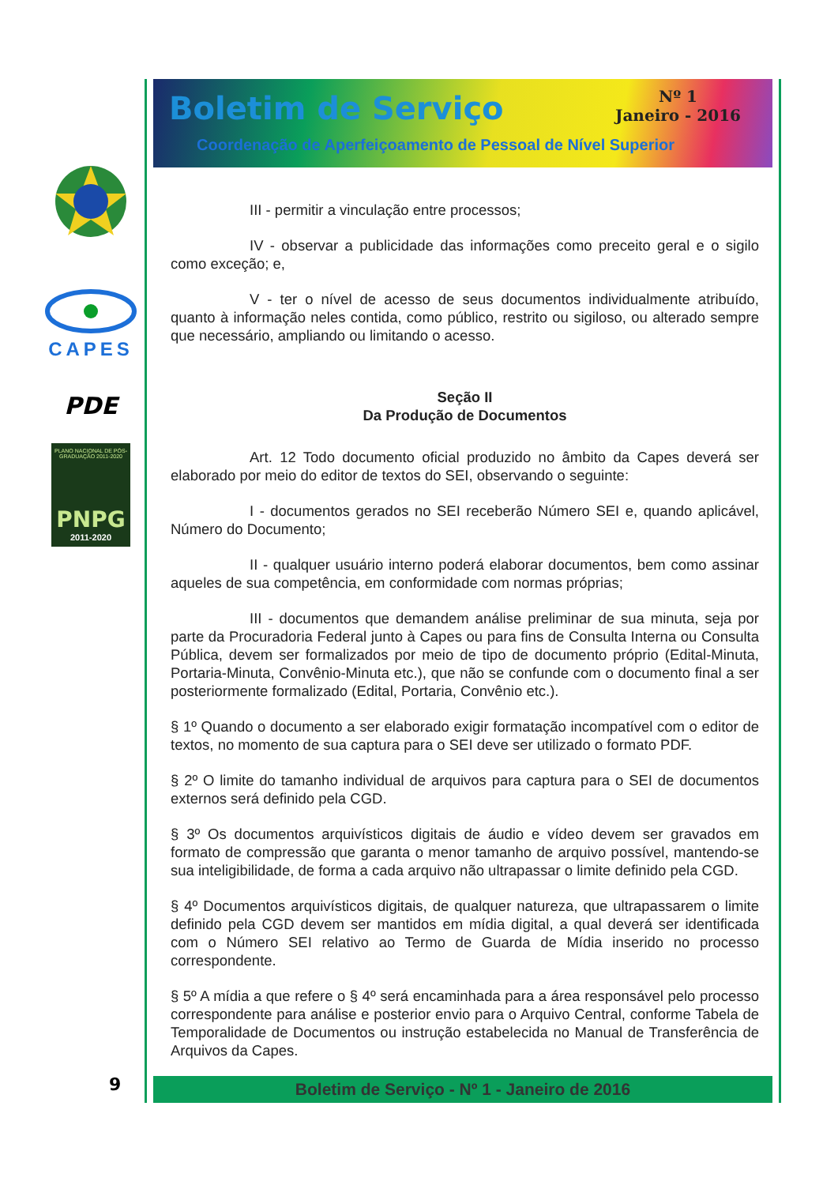CAPES
PDE
PLANO NACIONAL DE PÓS-GRADUAÇÃO 2011-2020
PNPG
2011-2020
Boletim de Serviço
Nº 1
Janeiro - 2016
Coordenação de Aperfeiçoamento de Pessoal de Nível Superior
III - permitir a vinculação entre processos;
IV - observar a publicidade das informações como preceito geral e o sigilo como exceção; e,
V - ter o nível de acesso de seus documentos individualmente atribuído, quanto à informação neles contida, como público, restrito ou sigiloso, ou alterado sempre que necessário, ampliando ou limitando o acesso.
Seção II
Da Produção de Documentos
Art. 12 Todo documento oficial produzido no âmbito da Capes deverá ser elaborado por meio do editor de textos do SEI, observando o seguinte:
I - documentos gerados no SEI receberão Número SEI e, quando aplicável, Número do Documento;
II - qualquer usuário interno poderá elaborar documentos, bem como assinar aqueles de sua competência, em conformidade com normas próprias;
III - documentos que demandem análise preliminar de sua minuta, seja por parte da Procuradoria Federal junto à Capes ou para fins de Consulta Interna ou Consulta Pública, devem ser formalizados por meio de tipo de documento próprio (Edital-Minuta, Portaria-Minuta, Convênio-Minuta etc.), que não se confunde com o documento final a ser posteriormente formalizado (Edital, Portaria, Convênio etc.).
§ 1º Quando o documento a ser elaborado exigir formatação incompatível com o editor de textos, no momento de sua captura para o SEI deve ser utilizado o formato PDF.
§ 2º O limite do tamanho individual de arquivos para captura para o SEI de documentos externos será definido pela CGD.
§ 3º Os documentos arquivísticos digitais de áudio e vídeo devem ser gravados em formato de compressão que garanta o menor tamanho de arquivo possível, mantendo-se sua inteligibilidade, de forma a cada arquivo não ultrapassar o limite definido pela CGD.
§ 4º Documentos arquivísticos digitais, de qualquer natureza, que ultrapassarem o limite definido pela CGD devem ser mantidos em mídia digital, a qual deverá ser identificada com o Número SEI relativo ao Termo de Guarda de Mídia inserido no processo correspondente.
§ 5º A mídia a que refere o § 4º será encaminhada para a área responsável pelo processo correspondente para análise e posterior envio para o Arquivo Central, conforme Tabela de Temporalidade de Documentos ou instrução estabelecida no Manual de Transferência de Arquivos da Capes.
Boletim de Serviço - Nº 1 - Janeiro de 2016
9